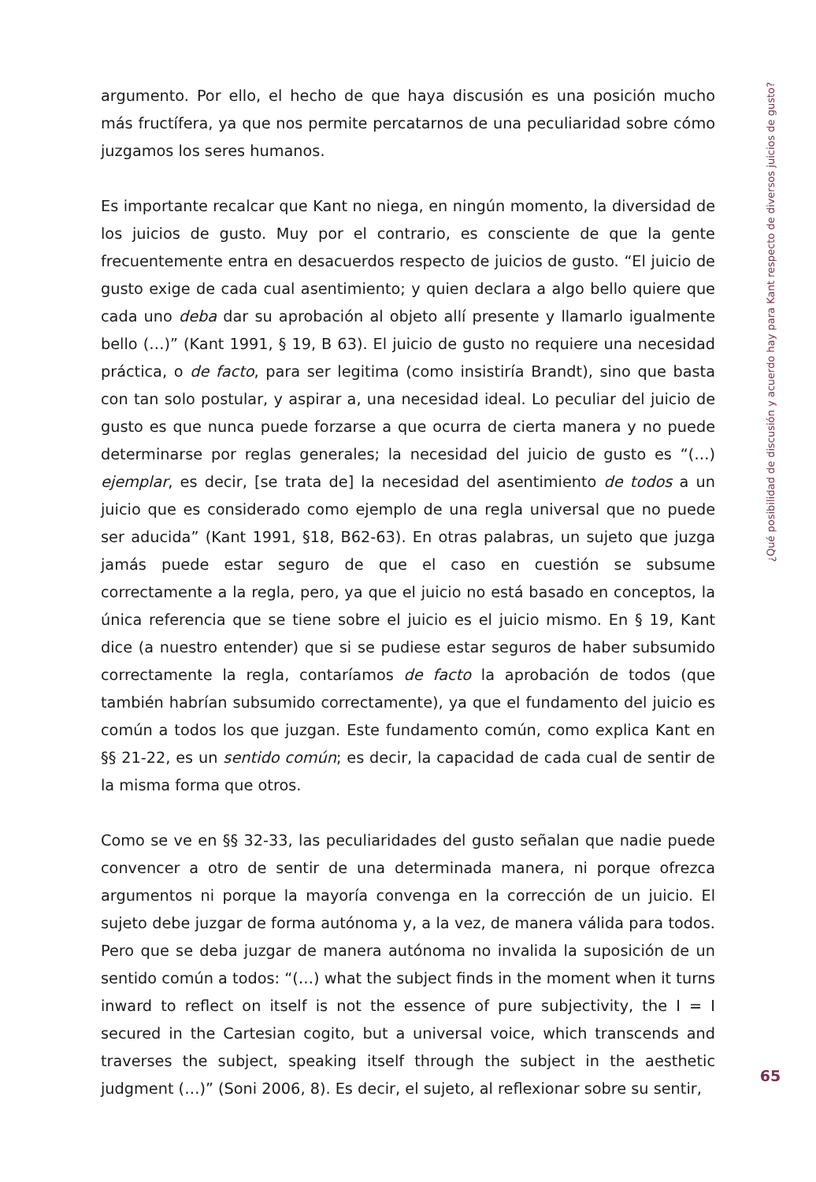argumento. Por ello, el hecho de que haya discusión es una posición mucho más fructífera, ya que nos permite percatarnos de una peculiaridad sobre cómo juzgamos los seres humanos.
Es importante recalcar que Kant no niega, en ningún momento, la diversidad de los juicios de gusto. Muy por el contrario, es consciente de que la gente frecuentemente entra en desacuerdos respecto de juicios de gusto. “El juicio de gusto exige de cada cual asentimiento; y quien declara a algo bello quiere que cada uno deba dar su aprobación al objeto allí presente y llamarlo igualmente bello (…)” (Kant 1991, § 19, B 63). El juicio de gusto no requiere una necesidad práctica, o de facto, para ser legitima (como insistiría Brandt), sino que basta con tan solo postular, y aspirar a, una necesidad ideal. Lo peculiar del juicio de gusto es que nunca puede forzarse a que ocurra de cierta manera y no puede determinarse por reglas generales; la necesidad del juicio de gusto es “(…) ejemplar, es decir, [se trata de] la necesidad del asentimiento de todos a un juicio que es considerado como ejemplo de una regla universal que no puede ser aducida” (Kant 1991, §18, B62-63). En otras palabras, un sujeto que juzga jamás puede estar seguro de que el caso en cuestión se subsume correctamente a la regla, pero, ya que el juicio no está basado en conceptos, la única referencia que se tiene sobre el juicio es el juicio mismo. En § 19, Kant dice (a nuestro entender) que si se pudiese estar seguros de haber subsumido correctamente la regla, contaríamos de facto la aprobación de todos (que también habrían subsumido correctamente), ya que el fundamento del juicio es común a todos los que juzgan. Este fundamento común, como explica Kant en §§ 21-22, es un sentido común; es decir, la capacidad de cada cual de sentir de la misma forma que otros.
Como se ve en §§ 32-33, las peculiaridades del gusto señalan que nadie puede convencer a otro de sentir de una determinada manera, ni porque ofrezca argumentos ni porque la mayoría convenga en la corrección de un juicio. El sujeto debe juzgar de forma autónoma y, a la vez, de manera válida para todos. Pero que se deba juzgar de manera autónoma no invalida la suposición de un sentido común a todos: “(…) what the subject finds in the moment when it turns inward to reflect on itself is not the essence of pure subjectivity, the I = I secured in the Cartesian cogito, but a universal voice, which transcends and traverses the subject, speaking itself through the subject in the aesthetic judgment (…)” (Soni 2006, 8). Es decir, el sujeto, al reflexionar sobre su sentir,
¿Qué posibilidad de discusión y acuerdo hay para Kant respecto de diversos juicios de gusto?
65